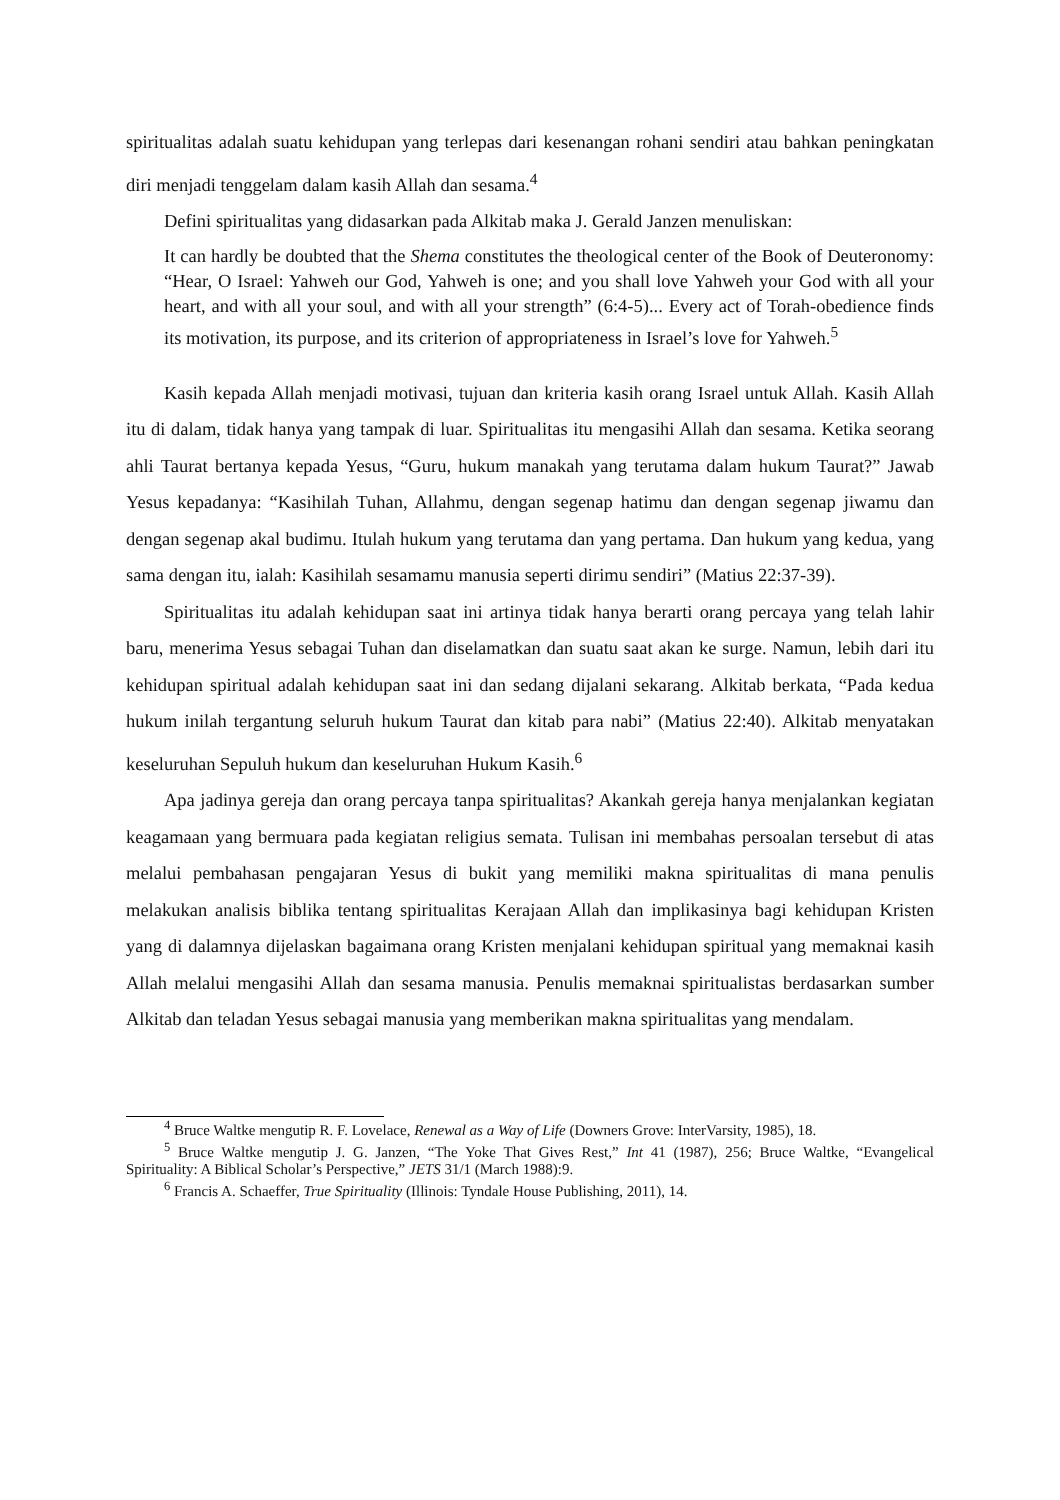spiritualitas adalah suatu kehidupan yang terlepas dari kesenangan rohani sendiri atau bahkan peningkatan diri menjadi tenggelam dalam kasih Allah dan sesama.<sup>4</sup>
Defini spiritualitas yang didasarkan pada Alkitab maka J. Gerald Janzen menuliskan:
It can hardly be doubted that the Shema constitutes the theological center of the Book of Deuteronomy: “Hear, O Israel: Yahweh our God, Yahweh is one; and you shall love Yahweh your God with all your heart, and with all your soul, and with all your strength” (6:4-5)... Every act of Torah-obedience finds its motivation, its purpose, and its criterion of appropriateness in Israel’s love for Yahweh.<sup>5</sup>
Kasih kepada Allah menjadi motivasi, tujuan dan kriteria kasih orang Israel untuk Allah. Kasih Allah itu di dalam, tidak hanya yang tampak di luar. Spiritualitas itu mengasihi Allah dan sesama. Ketika seorang ahli Taurat bertanya kepada Yesus, “Guru, hukum manakah yang terutama dalam hukum Taurat?” Jawab Yesus kepadanya: “Kasihilah Tuhan, Allahmu, dengan segenap hatimu dan dengan segenap jiwamu dan dengan segenap akal budimu. Itulah hukum yang terutama dan yang pertama. Dan hukum yang kedua, yang sama dengan itu, ialah: Kasihilah sesamamu manusia seperti dirimu sendiri” (Matius 22:37-39).
Spiritualitas itu adalah kehidupan saat ini artinya tidak hanya berarti orang percaya yang telah lahir baru, menerima Yesus sebagai Tuhan dan diselamatkan dan suatu saat akan ke surge. Namun, lebih dari itu kehidupan spiritual adalah kehidupan saat ini dan sedang dijalani sekarang. Alkitab berkata, “Pada kedua hukum inilah tergantung seluruh hukum Taurat dan kitab para nabi” (Matius 22:40). Alkitab menyatakan keseluruhan Sepuluh hukum dan keseluruhan Hukum Kasih.<sup>6</sup>
Apa jadinya gereja dan orang percaya tanpa spiritualitas? Akankah gereja hanya menjalankan kegiatan keagamaan yang bermuara pada kegiatan religius semata. Tulisan ini membahas persoalan tersebut di atas melalui pembahasan pengajaran Yesus di bukit yang memiliki makna spiritualitas di mana penulis melakukan analisis biblika tentang spiritualitas Kerajaan Allah dan implikasinya bagi kehidupan Kristen yang di dalamnya dijelaskan bagaimana orang Kristen menjalani kehidupan spiritual yang memaknai kasih Allah melalui mengasihi Allah dan sesama manusia. Penulis memaknai spiritualistas berdasarkan sumber Alkitab dan teladan Yesus sebagai manusia yang memberikan makna spiritualitas yang mendalam.
<sup>4</sup> Bruce Waltke mengutip R. F. Lovelace, Renewal as a Way of Life (Downers Grove: InterVarsity, 1985), 18.
<sup>5</sup> Bruce Waltke mengutip J. G. Janzen, “The Yoke That Gives Rest,” Int 41 (1987), 256; Bruce Waltke, “Evangelical Spirituality: A Biblical Scholar’s Perspective,” JETS 31/1 (March 1988):9.
<sup>6</sup> Francis A. Schaeffer, True Spirituality (Illinois: Tyndale House Publishing, 2011), 14.